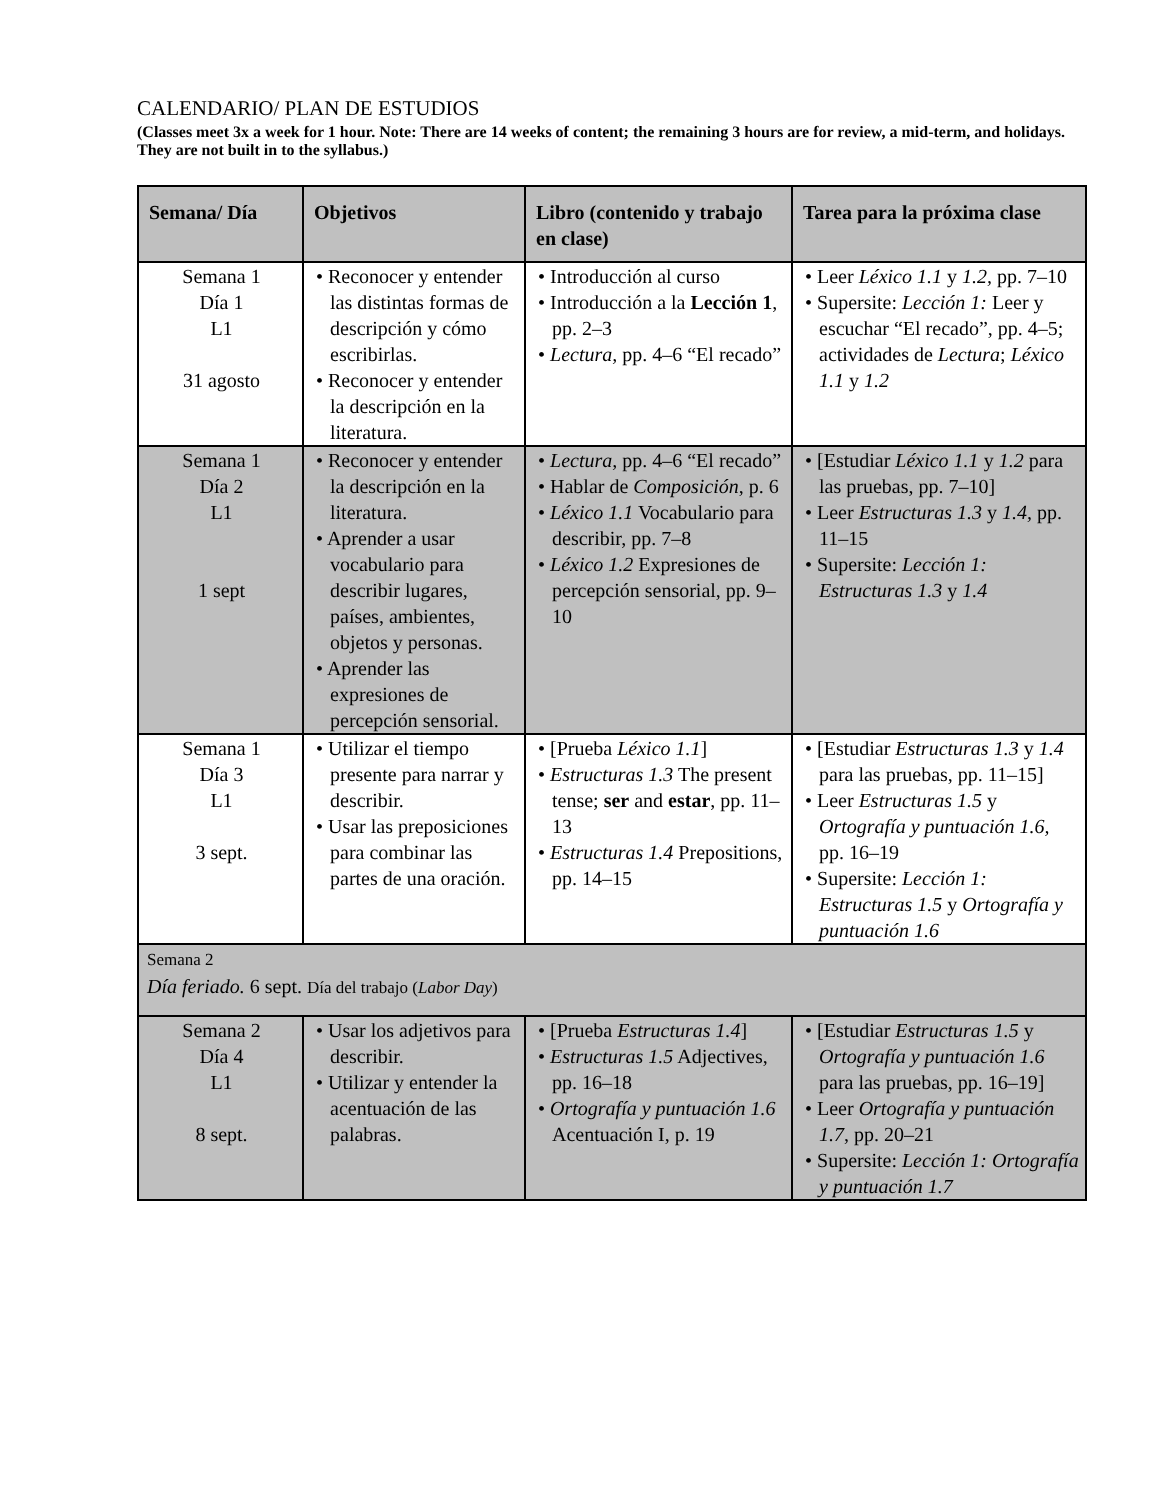CALENDARIO/ PLAN DE ESTUDIOS
(Classes meet 3x a week for 1 hour. Note: There are 14 weeks of content; the remaining 3 hours are for review, a mid-term, and holidays. They are not built in to the syllabus.)
| Semana/ Día | Objetivos | Libro (contenido y trabajo en clase) | Tarea para la próxima clase |
| --- | --- | --- | --- |
| Semana 1 Día 1 L1 31 agosto | • Reconocer y entender las distintas formas de descripción y cómo escribirlas. • Reconocer y entender la descripción en la literatura. | • Introducción al curso • Introducción a la Lección 1 , pp. 2–3 • Lectura, pp. 4–6 “El recado” | • Leer Léxico 1.1 y 1.2, pp. 7–10 • Supersite: Lección 1: Leer y escuchar “El recado”, pp. 4–5; actividades de Lectura ; Léxico 1.1 y 1.2 |
| Semana 1 Día 2 L1 1 sept | • Reconocer y entender la descripción en la literatura. • Aprender a usar vocabulario para describir lugares, países, ambientes, objetos y personas. • Aprender las expresiones de percepción sensorial. | • Lectura, pp. 4–6 “El recado” • Hablar de Composición , p. 6 • Léxico 1.1 Vocabulario para describir, pp. 7–8 • Léxico 1.2 Expresiones de percepción sensorial, pp. 9–10 | • [Estudiar Léxico 1.1 y 1.2 para las pruebas, pp. 7–10] • Leer Estructuras 1.3 y 1.4, pp. 11–15 • Supersite: Lección 1: Estructuras 1.3 y 1.4 |
| Semana 1 Día 3 L1 3 sept. | • Utilizar el tiempo presente para narrar y describir. • Usar las preposiciones para combinar las partes de una oración. | • [Prueba Léxico 1.1 ] • Estructuras 1.3 The present tense; ser and estar , pp. 11–13 • Estructuras 1.4 Prepositions, pp. 14–15 | • [Estudiar Estructuras 1.3 y 1.4 para las pruebas, pp. 11–15] • Leer Estructuras 1.5 y Ortografía y puntuación 1.6, pp. 16–19 • Supersite: Lección 1: Estructuras 1.5 y Ortografía y puntuación 1.6 |
| Semana 2 Día feriado. 6 sept. Día del trabajo ( Labor Day ) | | | |
| Semana 2 Día 4 L1 8 sept. | • Usar los adjetivos para describir. • Utilizar y entender la acentuación de las palabras. | • [Prueba Estructuras 1.4 ] • Estructuras 1.5 Adjectives, pp. 16–18 • Ortografía y puntuación 1.6 Acentuación I, p. 19 | • [Estudiar Estructuras 1.5 y Ortografía y puntuación 1.6 para las pruebas, pp. 16–19] • Leer Ortografía y puntuación 1.7 , pp. 20–21 • Supersite: Lección 1: Ortografía y puntuación 1.7 |